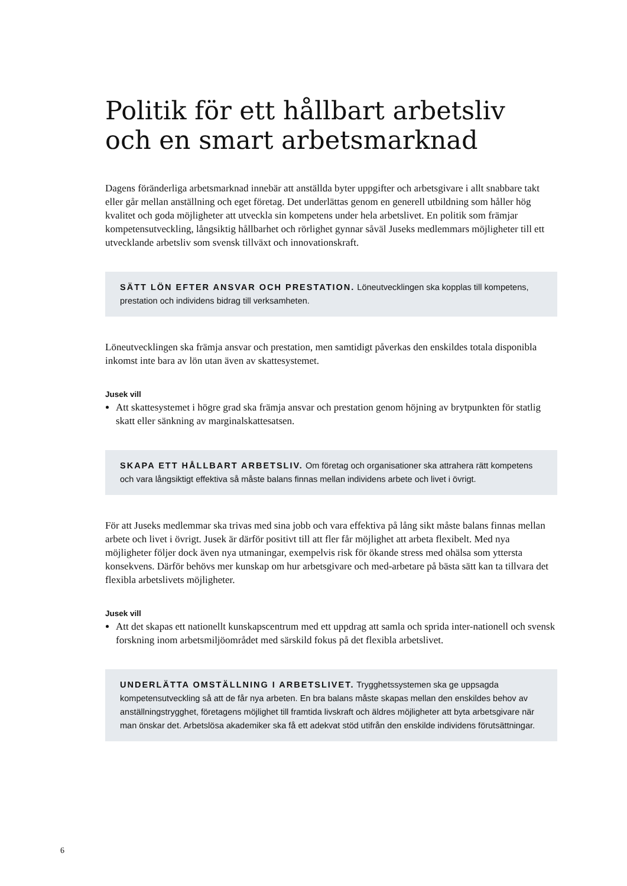Politik för ett hållbart arbetsliv och en smart arbetsmarknad
Dagens föränderliga arbetsmarknad innebär att anställda byter uppgifter och arbetsgivare i allt snabbare takt eller går mellan anställning och eget företag. Det underlättas genom en generell utbildning som håller hög kvalitet och goda möjligheter att utveckla sin kompetens under hela arbetslivet. En politik som främjar kompetensutveckling, långsiktig hållbarhet och rörlighet gynnar såväl Juseks medlemmars möjligheter till ett utvecklande arbetsliv som svensk tillväxt och innovationskraft.
SÄTT LÖN EFTER ANSVAR OCH PRESTATION. Löneutvecklingen ska kopplas till kompetens, prestation och individens bidrag till verksamheten.
Löneutvecklingen ska främja ansvar och prestation, men samtidigt påverkas den enskildes totala disponibla inkomst inte bara av lön utan även av skattesystemet.
Jusek vill
Att skattesystemet i högre grad ska främja ansvar och prestation genom höjning av brytpunkten för statlig skatt eller sänkning av marginalskattesatsen.
SKAPA ETT HÅLLBART ARBETSLIV. Om företag och organisationer ska attrahera rätt kompetens och vara långsiktigt effektiva så måste balans finnas mellan individens arbete och livet i övrigt.
För att Juseks medlemmar ska trivas med sina jobb och vara effektiva på lång sikt måste balans finnas mellan arbete och livet i övrigt. Jusek är därför positivt till att fler får möjlighet att arbeta flexibelt. Med nya möjligheter följer dock även nya utmaningar, exempelvis risk för ökande stress med ohälsa som yttersta konsekvens. Därför behövs mer kunskap om hur arbetsgivare och med-arbetare på bästa sätt kan ta tillvara det flexibla arbetslivets möjligheter.
Jusek vill
Att det skapas ett nationellt kunskapscentrum med ett uppdrag att samla och sprida inter-nationell och svensk forskning inom arbetsmiljöområdet med särskild fokus på det flexibla arbetslivet.
UNDERLÄTTA OMSTÄLLNING I ARBETSLIVET. Trygghetssystemen ska ge uppsagda kompetensutveckling så att de får nya arbeten. En bra balans måste skapas mellan den enskildes behov av anställningstrygghet, företagens möjlighet till framtida livskraft och äldres möjligheter att byta arbetsgivare när man önskar det. Arbetslösa akademiker ska få ett adekvat stöd utifrån den enskilde individens förutsättningar.
6